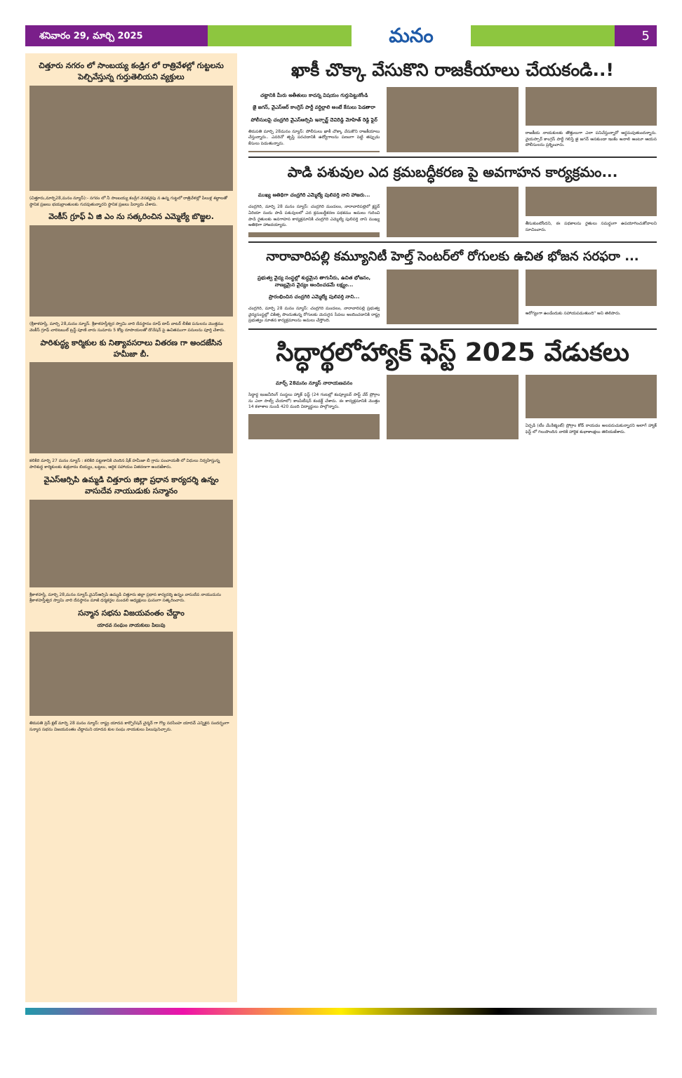శనివారం 29, మార్చి 2025
మనం
5
చిత్తూరు నగరం లో సాంబయ్య కండ్రిగ లో రాత్రివేళల్లో గుట్టలను పెల్చివేస్తున్న గుర్తుతెలియని వ్యక్తులు
(చిత్తూరు,మార్చి28,మనం న్యూస్):- నగరం లో నీ సాంబయ్య కండ్రిగ వెనకవైపు న ఉన్న గుట్టలో రాత్రివేళల్లో పేలుళ్ల శబ్దాలతో స్థానిక ప్రజలు భయభ్రాంతులకు గురవుతున్నారని స్థానిక ప్రజలు పిర్యాదు చేశారు.
వెంకీస్ గ్రూఫ్ ఏ జి ఎం ను సత్కరించిన ఎమ్మెల్యే బొజ్జల.
(శ్రీకాళహస్తి, మార్చి 28,మనం న్యూస్. శ్రీకాళహస్తీశ్వర స్వామి వారి దేవస్థానం రూఫ్ టాప్ వాటర్ లీకేజి పనులను మొత్తము వెంకీస్ గ్రూఫ్ చారిటబుల్ ట్రస్ట్ పూణే వారు సుమారు 5 కోట్ల రూపాయలతో డొనేషన్ పై ఉచితముగా పనులను పూర్తి చేశారు.
పారిశుద్ధ్య కార్మికుల కు నిత్యావసరాలు వితరణ గా అందజేసిన హమీజా బీ.
కలికిరి మార్చి 27 మనం న్యూస్ : కలికిరి పట్టణానికి చెందిన షేక్ హమీజా బీ గ్రామ పంచాయతీ లో విధులు నిర్వహిస్తున్న పారిశుద్ధ కార్మికులకు శుక్రవారం బియ్యం, బట్టలు, ఆర్థిక సహాయం వితరణగా అందజేశారు.
వైఎస్ఆర్సిపి ఉమ్మడి చిత్తూరు జిల్లా ప్రధాన కార్యదర్శి ఉన్నం వాసుదేవ నాయుడుకు సన్మానం
శ్రీకాళహస్తి, మార్చి 28,మనం న్యూస్.వైఎస్ఆర్సిపి ఉమ్మడి చిత్తూరు జిల్లా ప్రధాన కార్యదర్శి ఉన్నం వాసుదేవ నాయుడును శ్రీకాళహస్తీశ్వర స్వామి వారి దేవస్థానం మాజీ ధర్మకర్తల మండలి అధ్యక్షులు ఘనంగా సత్కరించారు.
సన్మాన సభను విజయవంతం చేద్దాం
యాదవ సంఘం నాయకులు పిలుపు
తిరుపతి ప్రెస్ క్లబ్ మార్చి 28 మనం న్యూస్: రాష్ట్ర యాదవ కార్పొరేషన్ చైర్మన్ గా గొల్ల నరసింహ యాదవ్ ఎన్నికైన సందర్భంగా సన్మాన సభను విజయవంతం చేద్దామని యాదవ కుల సంఘ నాయకులు పిలుపునిచ్చారు.
ఖాకీ చొక్కా వేసుకొని రాజకీయాలు చేయకండి..!
చట్టానికి మీరు అతీతులు కాదన్న విషయం గుర్తుపెట్టుకోండి
జై జగన్, వైఎస్ఆర్ కాంగ్రెస్ పార్టీ వర్ధిల్లాలి అంటే కేసులు పెడతారా
పోలీసులపై చంద్రగిరి వైఎస్ఆర్సిపి ఇన్చార్జ్ చెవిరెడ్డి మోహిత్ రెడ్డి ఫైర్
తిరుపతి మార్చి 28మనం న్యూస్: పోలీసులు ఖాకీ చొక్కా వేసుకొని రాజకీయాలు చేస్తున్నారు.. ఎవరినో తృప్తి పరచడానికి ఉద్యోగాలను పణంగా పెట్టి తప్పుడు కేసులు పెడుతున్నారు.
రాజకీయ నాయకులకు తొత్తులుగా ఎలా పనిచేస్తున్నారో అర్థమవుతుందన్నారు. వైయస్సార్ కాంగ్రెస్ పార్టీ గెలిస్తే జై జగన్ అనకుండా ఇంకేం అనాలి అంటూ ఆయన పోలీసులను ప్రశ్నించారు.
పాడి పశువుల ఎద క్రమబద్ధీకరణ పై అవగాహన కార్యక్రమం...
ముఖ్య అతిథిగా చంద్రగిరి ఎమ్మెల్యే పులివర్తి నాని హాజరు...
చంద్రగిరి, మార్చి 28 మనం న్యూస్: చంద్రగిరి మండలం, నారావారిపల్లెలో క్లస్టర్ ఏరియా నందు పాడి పశువులలో ఎద క్రమబద్ధీకరణ పథకము అమలు గురించి పాడి రైతులకు అవగాహన కార్యక్రమానికి చంద్రగిరి ఎమ్మెల్యే పులివర్తి నాని ముఖ్య అతిథిగా హాజరయ్యారు.
తీసుకుంటోందని, ఈ పథకాలను రైతులు సమర్థంగా ఉపయోగించుకోవాలని సూచించారు.
నారావారిపల్లి కమ్యూనిటీ హెల్త్ సెంటర్‌లో రోగులకు ఉచిత భోజన సరఫరా ...
ప్రభుత్వ వైద్య సంస్థల్లో శుద్ధమైన తాగునీరు, ఉచిత భోజనం, నాణ్యమైన వైద్యం అందించడమే లక్ష్యం...
ప్రారంభించిన చంద్రగిరి ఎమ్మెల్యే పులివర్తి నాని...
చంద్రగిరి, మార్చి 28 మనం న్యూస్: చంద్రగిరి మండలం, నారావారిపల్లి ప్రభుత్వ వైద్యసంస్థల్లో చికిత్స పొందుతున్న రోగులకు మెరుగైన సేవలు అందించడానికి రాష్ట్ర ప్రభుత్వం నూతన కార్యక్రమాలను అమలు చేస్తోంది.
ఆరోగ్యంగా ఉండేందుకు సహాయపడుతుంది" అని తెలిపారు.
సిద్ధార్థలోహ్యాక్ ఫెస్ట్ 2025 వేడుకలు
మార్చ్ 28మనం న్యూస్ నారాయణవనం
సిద్ధార్థ ఇంజనీరింగ్ సంస్థలు హ్యాక్ ఫెస్ట్ (24 గంటల్లో కంప్యూటర్ సాఫ్ట్ వేర్ ప్రోగ్రాం ను ఎలా సాల్వ్ చేయాలో) కాంపిటీషన్ కండక్ట్ చేశారు. ఈ కార్యక్రమానికి మొత్తం 14 కళాశాల నుండి 420 మంది విద్యార్థులు పాల్గొన్నారు.
ఏర్పడి (టీం మేనేజ్మెంట్) ప్రోగ్రాం కోడ్ రాయడం అలవరుచుకున్నారని అలాగే హ్యాక్ ఫెస్ట్ లో గెలుపొందిన వారికి హార్దిక శుభాకాంక్షలు తెలియజేశారు.